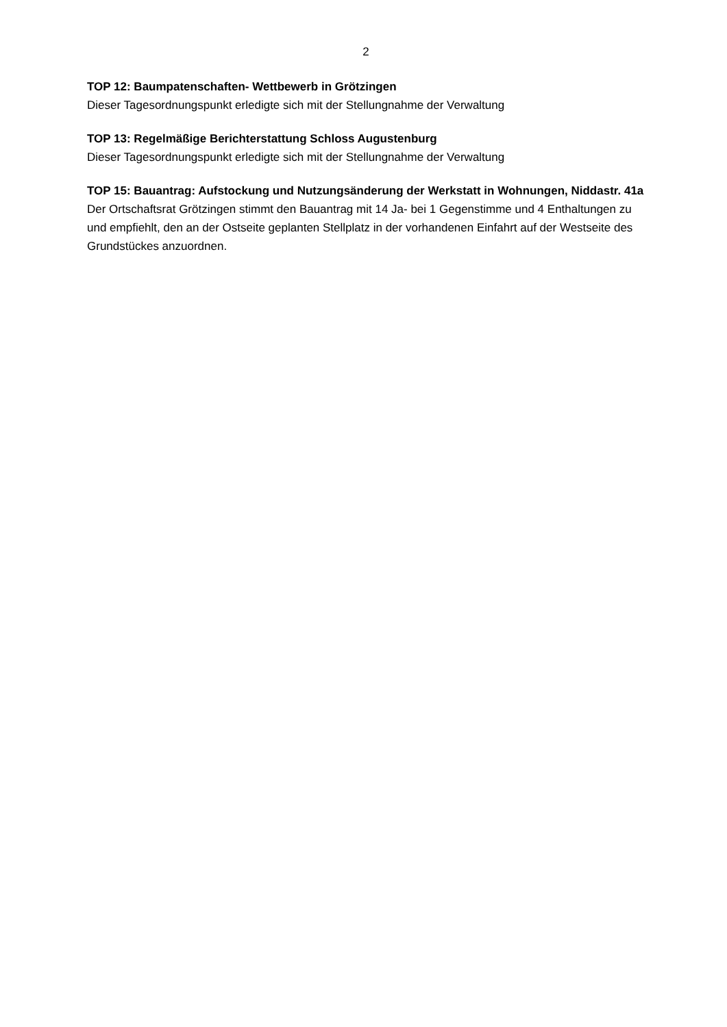2
TOP 12: Baumpatenschaften- Wettbewerb in Grötzingen
Dieser Tagesordnungspunkt erledigte sich mit der Stellungnahme der Verwaltung
TOP 13: Regelmäßige Berichterstattung Schloss Augustenburg
Dieser Tagesordnungspunkt erledigte sich mit der Stellungnahme der Verwaltung
TOP 15: Bauantrag: Aufstockung und Nutzungsänderung der Werkstatt in Wohnungen, Niddastr. 41a
Der Ortschaftsrat Grötzingen stimmt den Bauantrag mit 14 Ja- bei 1 Gegenstimme und 4 Enthaltungen zu und empfiehlt, den an der Ostseite geplanten Stellplatz in der vorhandenen Einfahrt auf der Westseite des Grundstückes anzuordnen.